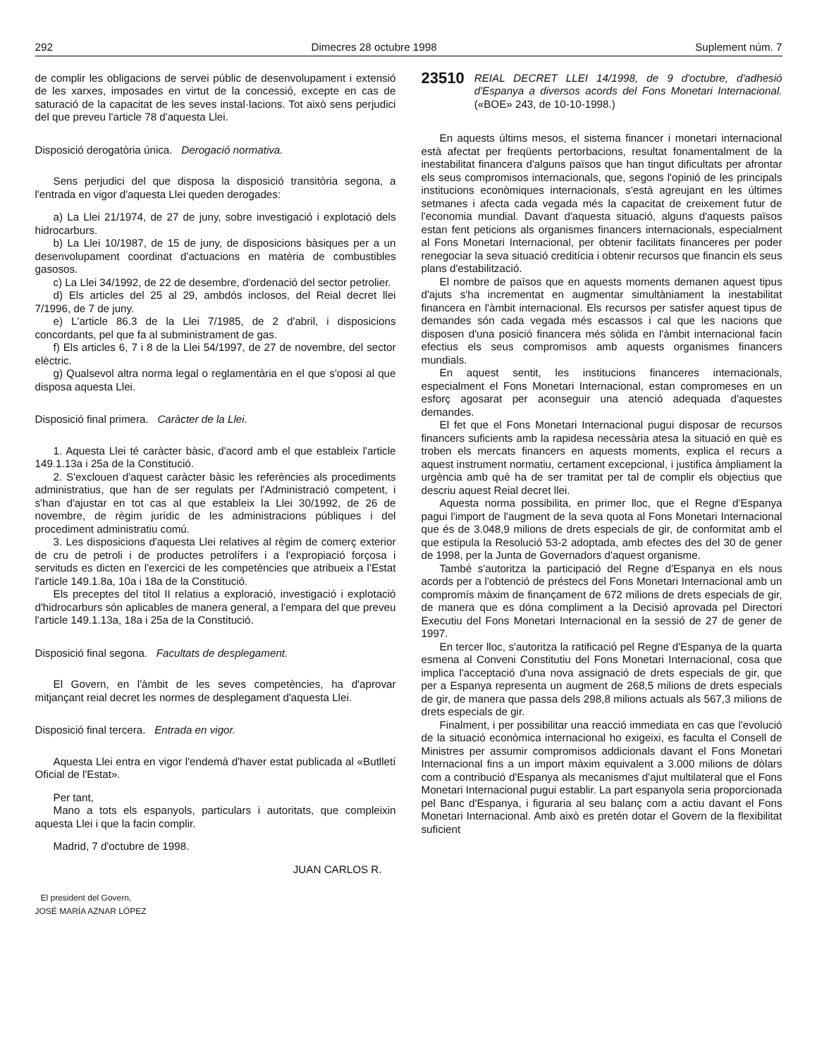292 Dimecres 28 octubre 1998 Suplement núm. 7
de complir les obligacions de servei públic de desenvolupament i extensió de les xarxes, imposades en virtut de la concessió, excepte en cas de saturació de la capacitat de les seves instal·lacions. Tot això sens perjudici del que preveu l'article 78 d'aquesta Llei.
Disposició derogatòria única. Derogació normativa.
Sens perjudici del que disposa la disposició transitòria segona, a l'entrada en vigor d'aquesta Llei queden derogades:
a) La Llei 21/1974, de 27 de juny, sobre investigació i explotació dels hidrocarburs.
b) La Llei 10/1987, de 15 de juny, de disposicions bàsiques per a un desenvolupament coordinat d'actuacions en matèria de combustibles gasosos.
c) La Llei 34/1992, de 22 de desembre, d'ordenació del sector petrolier.
d) Els articles del 25 al 29, ambdós inclosos, del Reial decret llei 7/1996, de 7 de juny.
e) L'article 86.3 de la Llei 7/1985, de 2 d'abril, i disposicions concordants, pel que fa al subministrament de gas.
f) Els articles 6, 7 i 8 de la Llei 54/1997, de 27 de novembre, del sector elèctric.
g) Qualsevol altra norma legal o reglamentària en el que s'oposi al que disposa aquesta Llei.
Disposició final primera. Caràcter de la Llei.
1. Aquesta Llei té caràcter bàsic, d'acord amb el que estableix l'article 149.1.13a i 25a de la Constitució.
2. S'exclouen d'aquest caràcter bàsic les referències als procediments administratius, que han de ser regulats per l'Administració competent, i s'han d'ajustar en tot cas al que estableix la Llei 30/1992, de 26 de novembre, de règim jurídic de les administracions públiques i del procediment administratiu comú.
3. Les disposicions d'aquesta Llei relatives al règim de comerç exterior de cru de petroli i de productes petrolífers i a l'expropiació forçosa i servituds es dicten en l'exercici de les competències que atribueix a l'Estat l'article 149.1.8a, 10a i 18a de la Constitució.
Els preceptes del títol II relatius a exploració, investigació i explotació d'hidrocarburs són aplicables de manera general, a l'empara del que preveu l'article 149.1.13a, 18a i 25a de la Constitució.
Disposició final segona. Facultats de desplegament.
El Govern, en l'àmbit de les seves competències, ha d'aprovar mitjançant reial decret les normes de desplegament d'aquesta Llei.
Disposició final tercera. Entrada en vigor.
Aquesta Llei entra en vigor l'endemà d'haver estat publicada al «Butlletí Oficial de l'Estat».
Per tant,
Mano a tots els espanyols, particulars i autoritats, que compleixin aquesta Llei i que la facin complir.
Madrid, 7 d'octubre de 1998.
JUAN CARLOS R.
El president del Govern,
JOSÉ MARÍA AZNAR LÓPEZ
23510 REIAL DECRET LLEI 14/1998, de 9 d'octubre, d'adhesió d'Espanya a diversos acords del Fons Monetari Internacional. («BOE» 243, de 10-10-1998.)
En aquests últims mesos, el sistema financer i monetari internacional està afectat per freqüents pertorbacions, resultat fonamentalment de la inestabilitat financera d'alguns països que han tingut dificultats per afrontar els seus compromisos internacionals, que, segons l'opinió de les principals institucions econòmiques internacionals, s'està agreujant en les últimes setmanes i afecta cada vegada més la capacitat de creixement futur de l'economia mundial. Davant d'aquesta situació, alguns d'aquests països estan fent peticions als organismes financers internacionals, especialment al Fons Monetari Internacional, per obtenir facilitats financeres per poder renegociar la seva situació creditícia i obtenir recursos que financin els seus plans d'estabilització.
El nombre de països que en aquests moments demanen aquest tipus d'ajuts s'ha incrementat en augmentar simultàniament la inestabilitat financera en l'àmbit internacional. Els recursos per satisfer aquest tipus de demandes són cada vegada més escassos i cal que les nacions que disposen d'una posició financera més sòlida en l'àmbit internacional facin efectius els seus compromisos amb aquests organismes financers mundials.
En aquest sentit, les institucions financeres internacionals, especialment el Fons Monetari Internacional, estan compromeses en un esforç agosarat per aconseguir una atenció adequada d'aquestes demandes.
El fet que el Fons Monetari Internacional pugui disposar de recursos financers suficients amb la rapidesa necessària atesa la situació en què es troben els mercats financers en aquests moments, explica el recurs a aquest instrument normatiu, certament excepcional, i justifica àmpliament la urgència amb què ha de ser tramitat per tal de complir els objectius que descriu aquest Reial decret llei.
Aquesta norma possibilita, en primer lloc, que el Regne d'Espanya pagui l'import de l'augment de la seva quota al Fons Monetari Internacional que és de 3.048,9 milions de drets especials de gir, de conformitat amb el que estipula la Resolució 53-2 adoptada, amb efectes des del 30 de gener de 1998, per la Junta de Governadors d'aquest organisme.
També s'autoritza la participació del Regne d'Espanya en els nous acords per a l'obtenció de préstecs del Fons Monetari Internacional amb un compromís màxim de finançament de 672 milions de drets especials de gir, de manera que es dóna compliment a la Decisió aprovada pel Directori Executiu del Fons Monetari Internacional en la sessió de 27 de gener de 1997.
En tercer lloc, s'autoritza la ratificació pel Regne d'Espanya de la quarta esmena al Conveni Constitutiu del Fons Monetari Internacional, cosa que implica l'acceptació d'una nova assignació de drets especials de gir, que per a Espanya representa un augment de 268,5 milions de drets especials de gir, de manera que passa dels 298,8 milions actuals als 567,3 milions de drets especials de gir.
Finalment, i per possibilitar una reacció immediata en cas que l'evolució de la situació econòmica internacional ho exigeixi, es faculta el Consell de Ministres per assumir compromisos addicionals davant el Fons Monetari Internacional fins a un import màxim equivalent a 3.000 milions de dòlars com a contribució d'Espanya als mecanismes d'ajut multilateral que el Fons Monetari Internacional pugui establir. La part espanyola seria proporcionada pel Banc d'Espanya, i figuraria al seu balanç com a actiu davant el Fons Monetari Internacional. Amb això es pretén dotar el Govern de la flexibilitat suficient